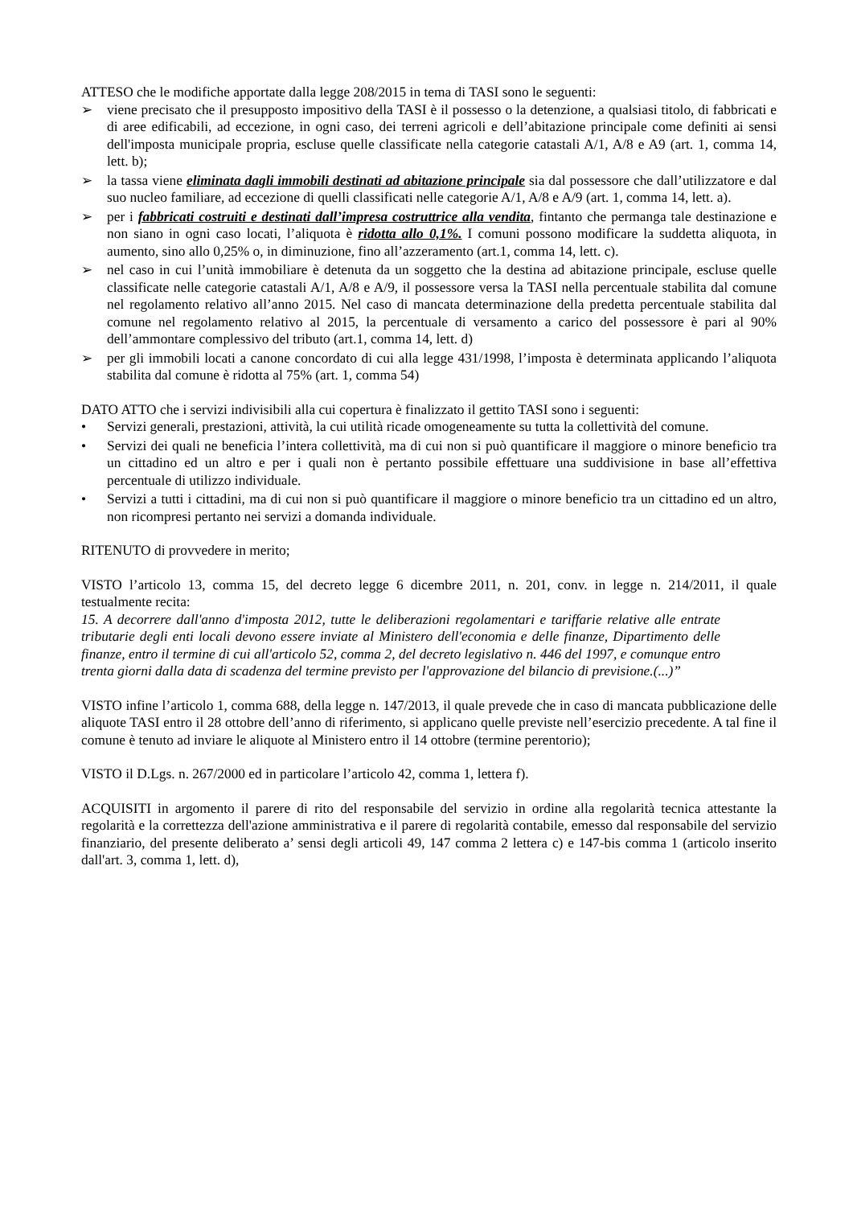ATTESO che le modifiche apportate dalla legge 208/2015 in tema di TASI sono le seguenti:
➢ viene precisato che il presupposto impositivo della TASI è il possesso o la detenzione, a qualsiasi titolo, di fabbricati e di aree edificabili, ad eccezione, in ogni caso, dei terreni agricoli e dell’abitazione principale come definiti ai sensi dell'imposta municipale propria, escluse quelle classificate nella categorie catastali A/1, A/8 e A9 (art. 1, comma 14, lett. b);
➢ la tassa viene eliminata dagli immobili destinati ad abitazione principale sia dal possessore che dall’utilizzatore e dal suo nucleo familiare, ad eccezione di quelli classificati nelle categorie A/1, A/8 e A/9 (art. 1, comma 14, lett. a).
➢ per i fabbricati costruiti e destinati dall’impresa costruttrice alla vendita, fintanto che permanga tale destinazione e non siano in ogni caso locati, l’aliquota è ridotta allo 0,1%. I comuni possono modificare la suddetta aliquota, in aumento, sino allo 0,25% o, in diminuzione, fino all’azzeramento (art.1, comma 14, lett. c).
➢ nel caso in cui l’unità immobiliare è detenuta da un soggetto che la destina ad abitazione principale, escluse quelle classificate nelle categorie catastali A/1, A/8 e A/9, il possessore versa la TASI nella percentuale stabilita dal comune nel regolamento relativo all’anno 2015. Nel caso di mancata determinazione della predetta percentuale stabilita dal comune nel regolamento relativo al 2015, la percentuale di versamento a carico del possessore è pari al 90% dell’ammontare complessivo del tributo (art.1, comma 14, lett. d)
➢ per gli immobili locati a canone concordato di cui alla legge 431/1998, l’imposta è determinata applicando l’aliquota stabilita dal comune è ridotta al 75% (art. 1, comma 54)
DATO ATTO che i servizi indivisibili alla cui copertura è finalizzato il gettito TASI sono i seguenti:
• Servizi generali, prestazioni, attività, la cui utilità ricade omogeneamente su tutta la collettività del comune.
• Servizi dei quali ne beneficia l’intera collettività, ma di cui non si può quantificare il maggiore o minore beneficio tra un cittadino ed un altro e per i quali non è pertanto possibile effettuare una suddivisione in base all’effettiva percentuale di utilizzo individuale.
• Servizi a tutti i cittadini, ma di cui non si può quantificare il maggiore o minore beneficio tra un cittadino ed un altro, non ricompresi pertanto nei servizi a domanda individuale.
RITENUTO di provvedere in merito;
VISTO l’articolo 13, comma 15, del decreto legge 6 dicembre 2011, n. 201, conv. in legge n. 214/2011, il quale testualmente recita:
15. A decorrere dall'anno d'imposta 2012, tutte le deliberazioni regolamentari e tariffarie relative alle entrate tributarie degli enti locali devono essere inviate al Ministero dell'economia e delle finanze, Dipartimento delle finanze, entro il termine di cui all'articolo 52, comma 2, del decreto legislativo n. 446 del 1997, e comunque entro trenta giorni dalla data di scadenza del termine previsto per l'approvazione del bilancio di previsione.(...)”
VISTO infine l’articolo 1, comma 688, della legge n. 147/2013, il quale prevede che in caso di mancata pubblicazione delle aliquote TASI entro il 28 ottobre dell’anno di riferimento, si applicano quelle previste nell’esercizio precedente. A tal fine il comune è tenuto ad inviare le aliquote al Ministero entro il 14 ottobre (termine perentorio);
VISTO il D.Lgs. n. 267/2000 ed in particolare l’articolo 42, comma 1, lettera f).
ACQUISITI in argomento il parere di rito del responsabile del servizio in ordine alla regolarità tecnica attestante la regolarità e la correttezza dell'azione amministrativa e il parere di regolarità contabile, emesso dal responsabile del servizio finanziario, del presente deliberato a’ sensi degli articoli 49, 147 comma 2 lettera c) e 147-bis comma 1 (articolo inserito dall'art. 3, comma 1, lett. d),